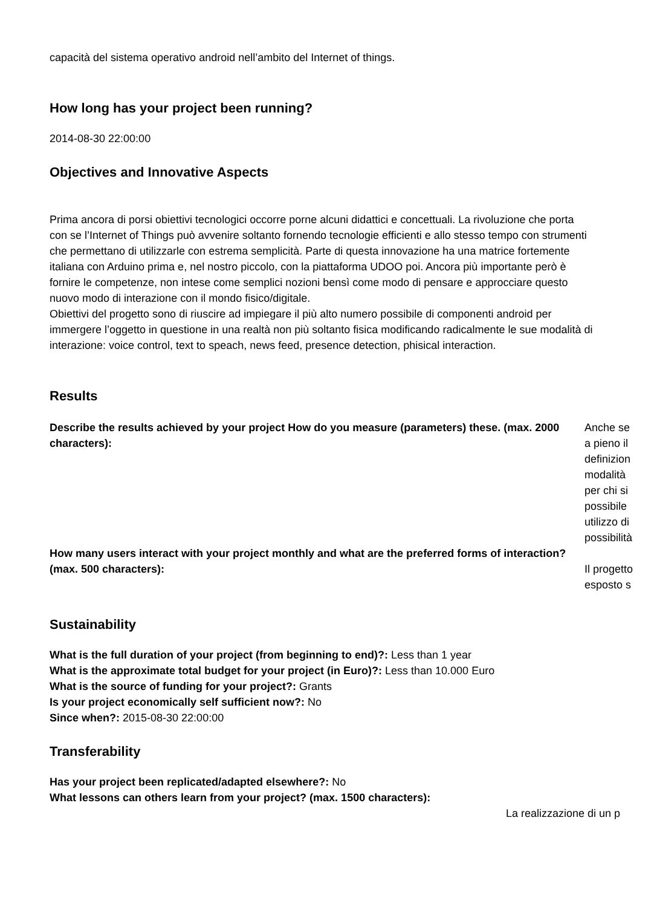capacità del sistema operativo android nell’ambito del Internet of things.
How long has your project been running?
2014-08-30 22:00:00
Objectives and Innovative Aspects
Prima ancora di porsi obiettivi tecnologici occorre porne alcuni didattici e concettuali. La rivoluzione che porta con se l’Internet of Things può avvenire soltanto fornendo tecnologie efficienti e allo stesso tempo con strumenti che permettano di utilizzarle con estrema semplicità. Parte di questa innovazione ha una matrice fortemente italiana con Arduino prima e, nel nostro piccolo, con la piattaforma UDOO poi. Ancora più importante però è fornire le competenze, non intese come semplici nozioni bensì come modo di pensare e approcciare questo nuovo modo di interazione con il mondo fisico/digitale.
Obiettivi del progetto sono di riuscire ad impiegare il più alto numero possibile di componenti android per immergere l’oggetto in questione in una realtà non più soltanto fisica modificando radicalmente le sue modalità di interazione: voice control, text to speach, news feed, presence detection, phisical interaction.
Results
Describe the results achieved by your project How do you measure (parameters) these. (max. 2000 characters):
Anche se
a pieno il
definizion
modalità
per chi si
possibile
utilizzo di
possibilità
How many users interact with your project monthly and what are the preferred forms of interaction? (max. 500 characters):
Il progetto
esposto s
Sustainability
What is the full duration of your project (from beginning to end)?: Less than 1 year
What is the approximate total budget for your project (in Euro)?: Less than 10.000 Euro
What is the source of funding for your project?: Grants
Is your project economically self sufficient now?: No
Since when?: 2015-08-30 22:00:00
Transferability
Has your project been replicated/adapted elsewhere?: No
What lessons can others learn from your project? (max. 1500 characters):
La realizzazione di un p